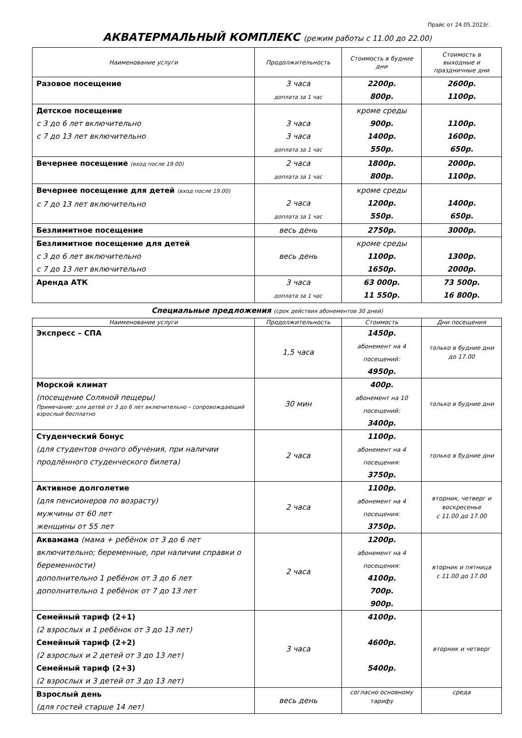Прайс от 24.05.2023г.
АКВАТЕРМАЛЬНЫЙ КОМПЛЕКС (режим работы с 11.00 до 22.00)
| Наименование услуги | Продолжительность | Стоимость в будние дни | Стоимость в выходные и праздничные дни |
| --- | --- | --- | --- |
| Разовое посещение | 3 часа доплата за 1 час | 2200р. 800р. | 2600р. 1100р. |
| Детское посещение с 3 до 6 лет включительно с 7 до 13 лет включительно | 3 часа 3 часа доплата за 1 час | кроме среды 900р. 1400р. 550р. | 1100р. 1600р. 650р. |
| Вечернее посещение (вход после 19.00) | 2 часа доплата за 1 час | 1800р. 800р. | 2000р. 1100р. |
| Вечернее посещение для детей (вход после 19.00) с 7 до 13 лет включительно | 2 часа доплата за 1 час | кроме среды 1200р. 550р. | 1400р. 650р. |
| Безлимитное посещение | весь день | 2750р. | 3000р. |
| Безлимитное посещение для детей с 3 до 6 лет включительно с 7 до 13 лет включительно | весь день | кроме среды 1100р. 1650р. | 1300р. 2000р. |
| Аренда АТК | 3 часа доплата за 1 час | 63 000р. 11 550р. | 73 500р. 16 800р. |
Специальные предложения (срок действия абонементов 30 дней)
| Наименование услуги | Продолжительность | Стоимость | Дни посещения |
| --- | --- | --- | --- |
| Экспресс – СПА | 1,5 часа | 1450р. абонемент на 4 посещений: 4950р. | только в будние дни до 17.00 |
| Морской климат (посещение Соляной пещеры) Примечание: для детей от 3 до 6 лет включительно – сопровождающий взрослый бесплатно | 30 мин | 400р. абонемент на 10 посещений: 3400р. | только в будние дни |
| Студенческий бонус (для студентов очного обучения, при наличии продлённого студенческого билета) | 2 часа | 1100р. абонемент на 4 посещения: 3750р. | только в будние дни |
| Активное долголетие (для пенсионеров по возрасту) мужчины от 60 лет женщины от 55 лет | 2 часа | 1100р. абонемент на 4 посещения: 3750р. | вторник, четверг и воскресенье с 11.00 до 17.00 |
| Аквамама (мама + ребёнок от 3 до 6 лет включительно; беременные, при наличии справки о беременности) дополнительно 1 ребёнок от 3 до 6 лет дополнительно 1 ребёнок от 7 до 13 лет | 2 часа | 1200р. абонемент на 4 посещения: 4100р. 700р. 900р. | вторник и пятница с 11.00 до 17.00 |
| Семейный тариф (2+1) (2 взрослых и 1 ребёнок от 3 до 13 лет) Семейный тариф (2+2) (2 взрослых и 2 детей от 3 до 13 лет) Семейный тариф (2+3) (2 взрослых и 3 детей от 3 до 13 лет) | 3 часа | 4100р. 4600р. 5400р. | вторник и четверг |
| Взрослый день (для гостей старше 14 лет) | весь день | согласно основному тарифу | среда |